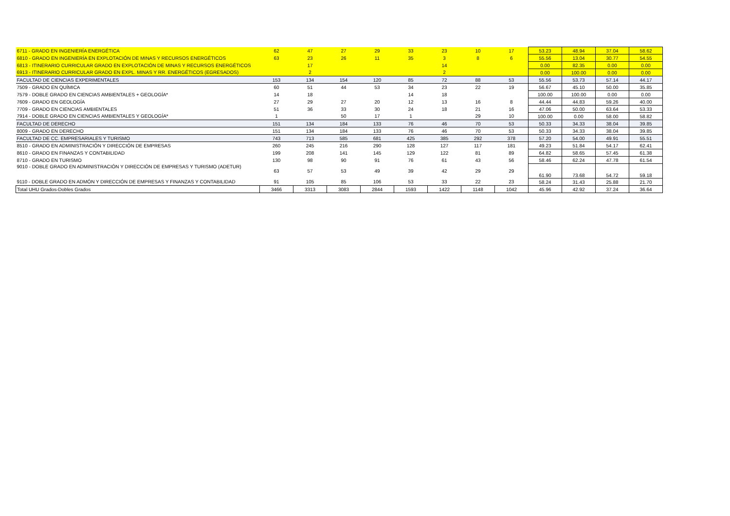| 6711 - GRADO EN INGENIERÍA ENERGÉTICA | 62 | 47 | 27 | 29 | 33 | 23 | 10 | 17 | 53.23 | 48.94 | 37.04 | 58.62 |
| 6810 - GRADO EN INGENIERÍA EN EXPLOTACIÓN DE MINAS Y RECURSOS ENERGÉTICOS | 63 | 23 | 26 | 11 | 35 | 3 | 8 | 6 | 55.56 | 13.04 | 30.77 | 54.55 |
| 6813 - ITINERARIO CURRICULAR GRADO EN EXPLOTACIÓN DE MINAS Y RECURSOS ENERGÉTICOS | | 17 | | | | 14 | | | 0.00 | 82.35 | 0.00 | 0.00 |
| 6913 - ITINERARIO CURRICULAR GRADO EN EXPL. MINAS Y RR. ENERGÉTICOS (EGRESADOS) | | 2 | | | | 2 | | | 0.00 | 100.00 | 0.00 | 0.00 |
| FACULTAD DE CIENCIAS EXPERIMENTALES | 153 | 134 | 154 | 120 | 85 | 72 | 88 | 53 | 55.56 | 53.73 | 57.14 | 44.17 |
| 7509 - GRADO EN QUÍMICA | 60 | 51 | 44 | 53 | 34 | 23 | 22 | 19 | 56.67 | 45.10 | 50.00 | 35.85 |
| 7579 - DOBLE GRADO EN CIENCIAS AMBIENTALES + GEOLOGÍA* | 14 | 18 | | | 14 | 18 | | | 100.00 | 100.00 | 0.00 | 0.00 |
| 7609 - GRADO EN GEOLOGÍA | 27 | 29 | 27 | 20 | 12 | 13 | 16 | 8 | 44.44 | 44.83 | 59.26 | 40.00 |
| 7709 - GRADO EN CIENCIAS AMBIENTALES | 51 | 36 | 33 | 30 | 24 | 18 | 21 | 16 | 47.06 | 50.00 | 63.64 | 53.33 |
| 7914 - DOBLE GRADO EN CIENCIAS AMBIENTALES Y GEOLOGÍA* | 1 | | 50 | 17 | 1 | | 29 | 10 | 100.00 | 0.00 | 58.00 | 58.82 |
| FACULTAD DE DERECHO | 151 | 134 | 184 | 133 | 76 | 46 | 70 | 53 | 50.33 | 34.33 | 38.04 | 39.85 |
| 8009 - GRADO EN DERECHO | 151 | 134 | 184 | 133 | 76 | 46 | 70 | 53 | 50.33 | 34.33 | 38.04 | 39.85 |
| FACULTAD DE CC. EMPRESARIALES Y TURISMO | 743 | 713 | 585 | 681 | 425 | 385 | 292 | 378 | 57.20 | 54.00 | 49.91 | 55.51 |
| 8510 - GRADO EN ADMINISTRACIÓN Y DIRECCIÓN DE EMPRESAS | 260 | 245 | 216 | 290 | 128 | 127 | 117 | 181 | 49.23 | 51.84 | 54.17 | 62.41 |
| 8610 - GRADO EN FINANZAS Y CONTABILIDAD | 199 | 208 | 141 | 145 | 129 | 122 | 81 | 89 | 64.82 | 58.65 | 57.45 | 61.38 |
| 8710 - GRADO EN TURISMO | 130 | 98 | 90 | 91 | 76 | 61 | 43 | 56 | 58.46 | 62.24 | 47.78 | 61.54 |
| 9010 - DOBLE GRADO EN ADMINISTRACIÓN Y DIRECCIÓN DE EMPRESAS Y TURISMO (ADETUR) | 63 | 57 | 53 | 49 | 39 | 42 | 29 | 29 | 61.90 | 73.68 | 54.72 | 59.18 |
| 9110 - DOBLE GRADO EN ADMÓN Y DIRECCIÓN DE EMPRESAS Y FINANZAS Y CONTABILIDAD | 91 | 105 | 85 | 106 | 53 | 33 | 22 | 23 | 58.24 | 31.43 | 25.88 | 21.70 |
| Total UHU Grados-Dobles Grados | 3466 | 3313 | 3083 | 2844 | 1593 | 1422 | 1148 | 1042 | 45.96 | 42.92 | 37.24 | 36.64 |